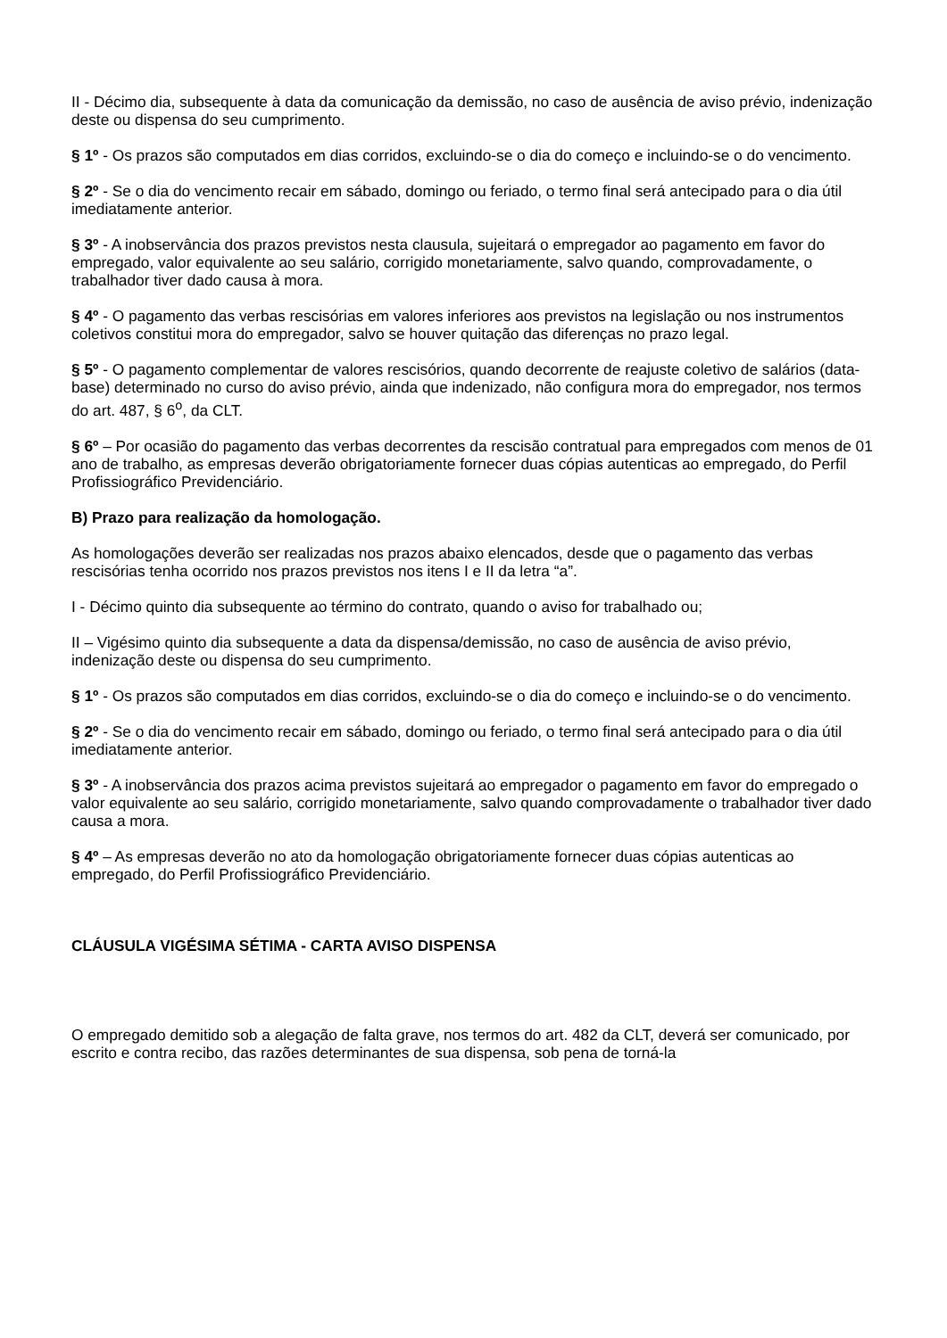II - Décimo dia, subsequente à data da comunicação da demissão, no caso de ausência de aviso prévio, indenização deste ou dispensa do seu cumprimento.
§ 1º - Os prazos são computados em dias corridos, excluindo-se o dia do começo e incluindo-se o do vencimento.
§ 2º - Se o dia do vencimento recair em sábado, domingo ou feriado, o termo final será antecipado para o dia útil imediatamente anterior.
§ 3º - A inobservância dos prazos previstos nesta clausula, sujeitará o empregador ao pagamento em favor do empregado, valor equivalente ao seu salário, corrigido monetariamente, salvo quando, comprovadamente, o trabalhador tiver dado causa à mora.
§ 4º - O pagamento das verbas rescisórias em valores inferiores aos previstos na legislação ou nos instrumentos coletivos constitui mora do empregador, salvo se houver quitação das diferenças no prazo legal.
§ 5º - O pagamento complementar de valores rescisórios, quando decorrente de reajuste coletivo de salários (data-base) determinado no curso do aviso prévio, ainda que indenizado, não configura mora do empregador, nos termos do art. 487, § 6<sup>o</sup>, da CLT.
§ 6º – Por ocasião do pagamento das verbas decorrentes da rescisão contratual para empregados com menos de 01 ano de trabalho, as empresas deverão obrigatoriamente fornecer duas cópias autenticas ao empregado, do Perfil Profissiográfico Previdenciário.
B) Prazo para realização da homologação.
As homologações deverão ser realizadas nos prazos abaixo elencados, desde que o pagamento das verbas rescisórias tenha ocorrido nos prazos previstos nos itens I e II da letra “a”.
I - Décimo quinto dia subsequente ao término do contrato, quando o aviso for trabalhado ou;
II – Vigésimo quinto dia subsequente a data da dispensa/demissão, no caso de ausência de aviso prévio, indenização deste ou dispensa do seu cumprimento.
§ 1º - Os prazos são computados em dias corridos, excluindo-se o dia do começo e incluindo-se o do vencimento.
§ 2º - Se o dia do vencimento recair em sábado, domingo ou feriado, o termo final será antecipado para o dia útil imediatamente anterior.
§ 3º - A inobservância dos prazos acima previstos sujeitará ao empregador o pagamento em favor do empregado o valor equivalente ao seu salário, corrigido monetariamente, salvo quando comprovadamente o trabalhador tiver dado causa a mora.
§ 4º – As empresas deverão no ato da homologação obrigatoriamente fornecer duas cópias autenticas ao empregado, do Perfil Profissiográfico Previdenciário.
CLÁUSULA VIGÉSIMA SÉTIMA - CARTA AVISO DISPENSA
O empregado demitido sob a alegação de falta grave, nos termos do art. 482 da CLT, deverá ser comunicado, por escrito e contra recibo, das razões determinantes de sua dispensa, sob pena de torná-la